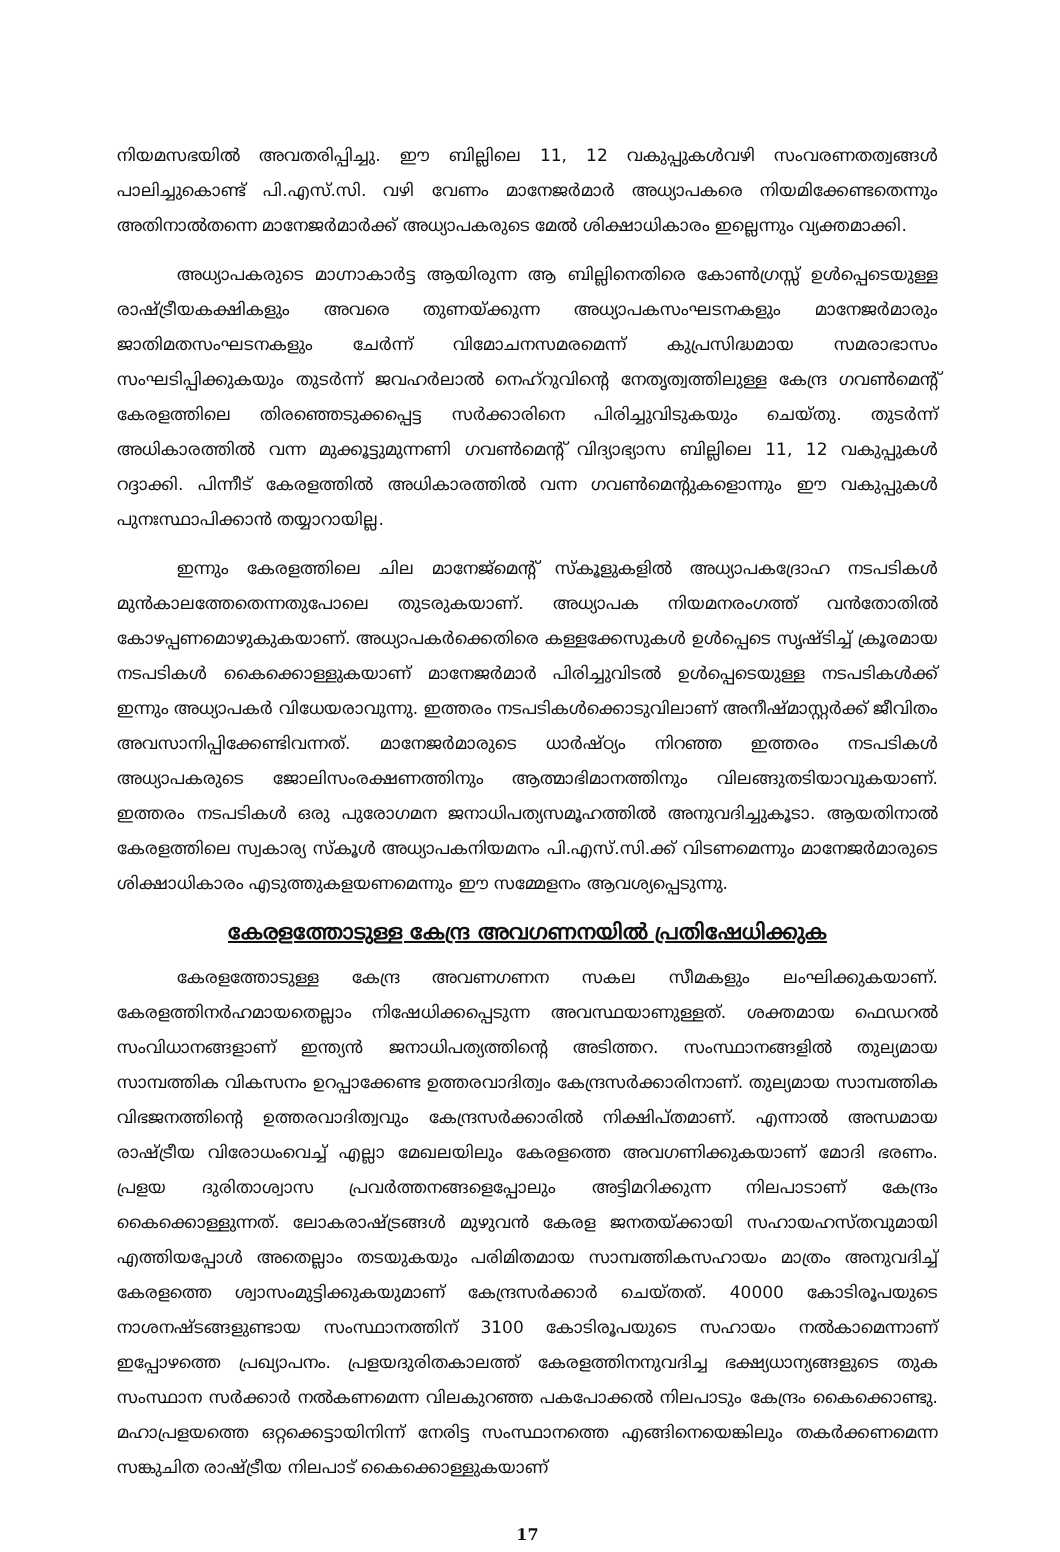നിയമസഭയിൽ അവതരിപ്പിച്ചു. ഈ ബില്ലിലെ 11, 12 വകുപ്പുകൾവഴി സംവരണതത്വങ്ങൾ പാലിച്ചുകൊണ്ട് പി.എസ്.സി. വഴി വേണം മാനേജർമാർ അധ്യാപകരെ നിയമിക്കേണ്ടതെന്നും അതിനാൽതന്നെ മാനേജർമാർക്ക് അധ്യാപകരുടെ മേൽ ശിക്ഷാധികാരം ഇല്ലെന്നും വ്യക്തമാക്കി.
അധ്യാപകരുടെ മാഗ്നാകാർട്ട ആയിരുന്ന ആ ബില്ലിനെതിരെ കോൺഗ്രസ്സ് ഉൾപ്പെടെയുള്ള രാഷ്ട്രീയകക്ഷികളും അവരെ തുണയ്ക്കുന്ന അധ്യാപകസംഘടനകളും മാനേജർമാരും ജാതിമതസംഘടനകളും ചേർന്ന് വിമോചനസമരമെന്ന് കുപ്രസിദ്ധമായ സമരാഭാസം സംഘടിപ്പിക്കുകയും തുടർന്ന് ജവഹർലാൽ നെഹ്റുവിന്റെ നേതൃത്വത്തിലുള്ള കേന്ദ്ര ഗവൺമെന്റ് കേരളത്തിലെ തിരഞ്ഞെടുക്കപ്പെട്ട സർക്കാരിനെ പിരിച്ചുവിടുകയും ചെയ്തു. തുടർന്ന് അധികാരത്തിൽ വന്ന മുക്കൂട്ടുമുന്നണി ഗവൺമെന്റ് വിദ്യാഭ്യാസ ബില്ലിലെ 11, 12 വകുപ്പുകൾ റദ്ദാക്കി. പിന്നീട് കേരളത്തിൽ അധികാരത്തിൽ വന്ന ഗവൺമെന്റുകളൊന്നും ഈ വകുപ്പുകൾ പുനഃസ്ഥാപിക്കാൻ തയ്യാറായില്ല.
ഇന്നും കേരളത്തിലെ ചില മാനേജ്മെന്റ് സ്കൂളുകളിൽ അധ്യാപകദ്രോഹ നടപടികൾ മുൻകാലത്തേതെന്നതുപോലെ തുടരുകയാണ്. അധ്യാപക നിയമനരംഗത്ത് വൻതോതിൽ കോഴപ്പണമൊഴുകുകയാണ്. അധ്യാപകർക്കെതിരെ കള്ളക്കേസുകൾ ഉൾപ്പെടെ സൃഷ്ടിച്ച് ക്രൂരമായ നടപടികൾ കൈക്കൊള്ളുകയാണ് മാനേജർമാർ പിരിച്ചുവിടൽ ഉൾപ്പെടെയുള്ള നടപടികൾക്ക് ഇന്നും അധ്യാപകർ വിധേയരാവുന്നു. ഇത്തരം നടപടികൾക്കൊടുവിലാണ് അനീഷ്മാസ്റ്റർക്ക് ജീവിതം അവസാനിപ്പിക്കേണ്ടിവന്നത്. മാനേജർമാരുടെ ധാർഷ്ഠ്യം നിറഞ്ഞ ഇത്തരം നടപടികൾ അധ്യാപകരുടെ ജോലിസംരക്ഷണത്തിനും ആത്മാഭിമാനത്തിനും വിലങ്ങുതടിയാവുകയാണ്. ഇത്തരം നടപടികൾ ഒരു പുരോഗമന ജനാധിപത്യസമൂഹത്തിൽ അനുവദിച്ചുകൂടാ. ആയതിനാൽ കേരളത്തിലെ സ്വകാര്യ സ്കൂൾ അധ്യാപകനിയമനം പി.എസ്.സി.ക്ക് വിടണമെന്നും മാനേജർമാരുടെ ശിക്ഷാധികാരം എടുത്തുകളയണമെന്നും ഈ സമ്മേളനം ആവശ്യപ്പെടുന്നു.
കേരളത്തോടുള്ള കേന്ദ്ര അവഗണനയിൽ പ്രതിഷേധിക്കുക
കേരളത്തോടുള്ള കേന്ദ്ര അവണഗണന സകല സീമകളും ലംഘിക്കുകയാണ്. കേരളത്തിനർഹമായതെല്ലാം നിഷേധിക്കപ്പെടുന്ന അവസ്ഥയാണുള്ളത്. ശക്തമായ ഫെഡറൽ സംവിധാനങ്ങളാണ് ഇന്ത്യൻ ജനാധിപത്യത്തിന്റെ അടിത്തറ. സംസ്ഥാനങ്ങളിൽ തുല്യമായ സാമ്പത്തിക വികസനം ഉറപ്പാക്കേണ്ട ഉത്തരവാദിത്വം കേന്ദ്രസർക്കാരിനാണ്. തുല്യമായ സാമ്പത്തിക വിഭജനത്തിന്റെ ഉത്തരവാദിത്വവും കേന്ദ്രസർക്കാരിൽ നിക്ഷിപ്തമാണ്. എന്നാൽ അന്ധമായ രാഷ്ട്രീയ വിരോധംവെച്ച് എല്ലാ മേഖലയിലും കേരളത്തെ അവഗണിക്കുകയാണ് മോദി ഭരണം. പ്രളയ ദുരിതാശ്വാസ പ്രവർത്തനങ്ങളെപ്പോലും അട്ടിമറിക്കുന്ന നിലപാടാണ് കേന്ദ്രം കൈക്കൊള്ളുന്നത്. ലോകരാഷ്ട്രങ്ങൾ മുഴുവൻ കേരള ജനതയ്ക്കായി സഹായഹസ്തവുമായി എത്തിയപ്പോൾ അതെല്ലാം തടയുകയും പരിമിതമായ സാമ്പത്തികസഹായം മാത്രം അനുവദിച്ച് കേരളത്തെ ശ്വാസംമുട്ടിക്കുകയുമാണ് കേന്ദ്രസർക്കാർ ചെയ്തത്. 40000 കോടിരൂപയുടെ നാശനഷ്ടങ്ങളുണ്ടായ സംസ്ഥാനത്തിന് 3100 കോടിരൂപയുടെ സഹായം നൽകാമെന്നാണ് ഇപ്പോഴത്തെ പ്രഖ്യാപനം. പ്രളയദുരിതകാലത്ത് കേരളത്തിനനുവദിച്ച ഭക്ഷ്യധാന്യങ്ങളുടെ തുക സംസ്ഥാന സർക്കാർ നൽകണമെന്ന വിലകുറഞ്ഞ പകപോക്കൽ നിലപാടും കേന്ദ്രം കൈക്കൊണ്ടു. മഹാപ്രളയത്തെ ഒറ്റക്കെട്ടായിനിന്ന് നേരിട്ട സംസ്ഥാനത്തെ എങ്ങിനെയെങ്കിലും തകർക്കണമെന്ന സങ്കുചിത രാഷ്ട്രീയ നിലപാട് കൈക്കൊള്ളുകയാണ്
17